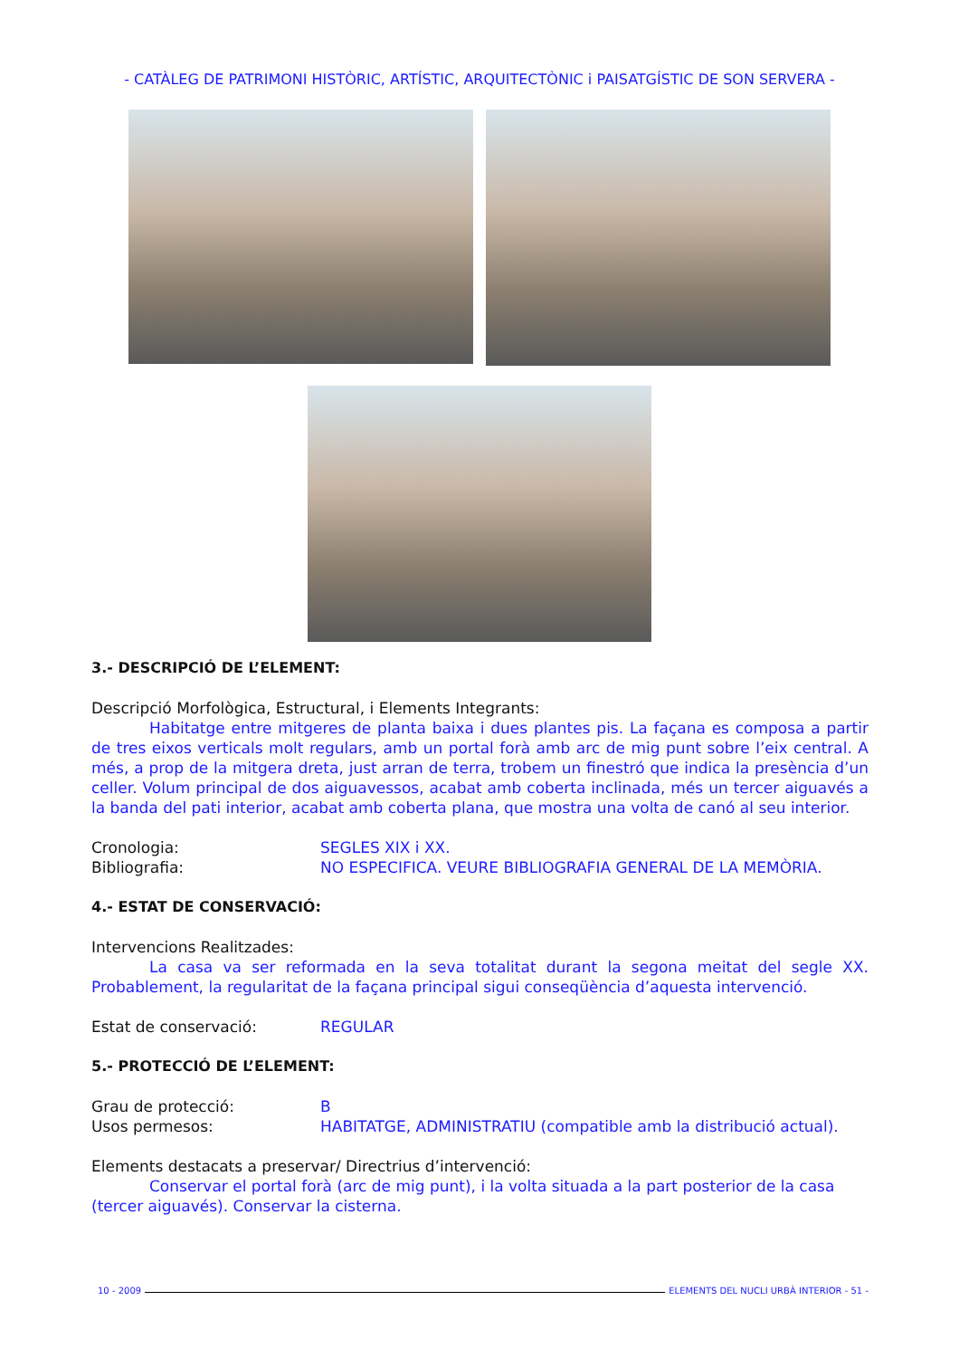- CATÀLEG DE PATRIMONI HISTÒRIC, ARTÍSTIC, ARQUITECTÒNIC i PAISATGÍSTIC DE SON SERVERA -
3.- DESCRIPCIÓ DE L’ELEMENT:
Descripció Morfològica, Estructural, i Elements Integrants:
Habitatge entre mitgeres de planta baixa i dues plantes pis. La façana es composa a partir de tres eixos verticals molt regulars, amb un portal forà amb arc de mig punt sobre l’eix central. A més, a prop de la mitgera dreta, just arran de terra, trobem un finestró que indica la presència d’un celler. Volum principal de dos aiguavessos, acabat amb coberta inclinada, més un tercer aiguavés a la banda del pati interior, acabat amb coberta plana, que mostra una volta de canó al seu interior.
Cronologia: SEGLES XIX i XX.
Bibliografia: NO ESPECIFICA. VEURE BIBLIOGRAFIA GENERAL DE LA MEMÒRIA.
4.- ESTAT DE CONSERVACIÓ:
Intervencions Realitzades:
La casa va ser reformada en la seva totalitat durant la segona meitat del segle XX. Probablement, la regularitat de la façana principal sigui conseqüència d’aquesta intervenció.
Estat de conservació: REGULAR
5.- PROTECCIÓ DE L’ELEMENT:
Grau de protecció: B
Usos permesos: HABITATGE, ADMINISTRATIU (compatible amb la distribució actual).
Elements destacats a preservar/ Directrius d’intervenció:
Conservar el portal forà (arc de mig punt), i la volta situada a la part posterior de la casa (tercer aiguavés). Conservar la cisterna.
10 - 2009 ELEMENTS DEL NUCLI URBÀ INTERIOR - 51 -